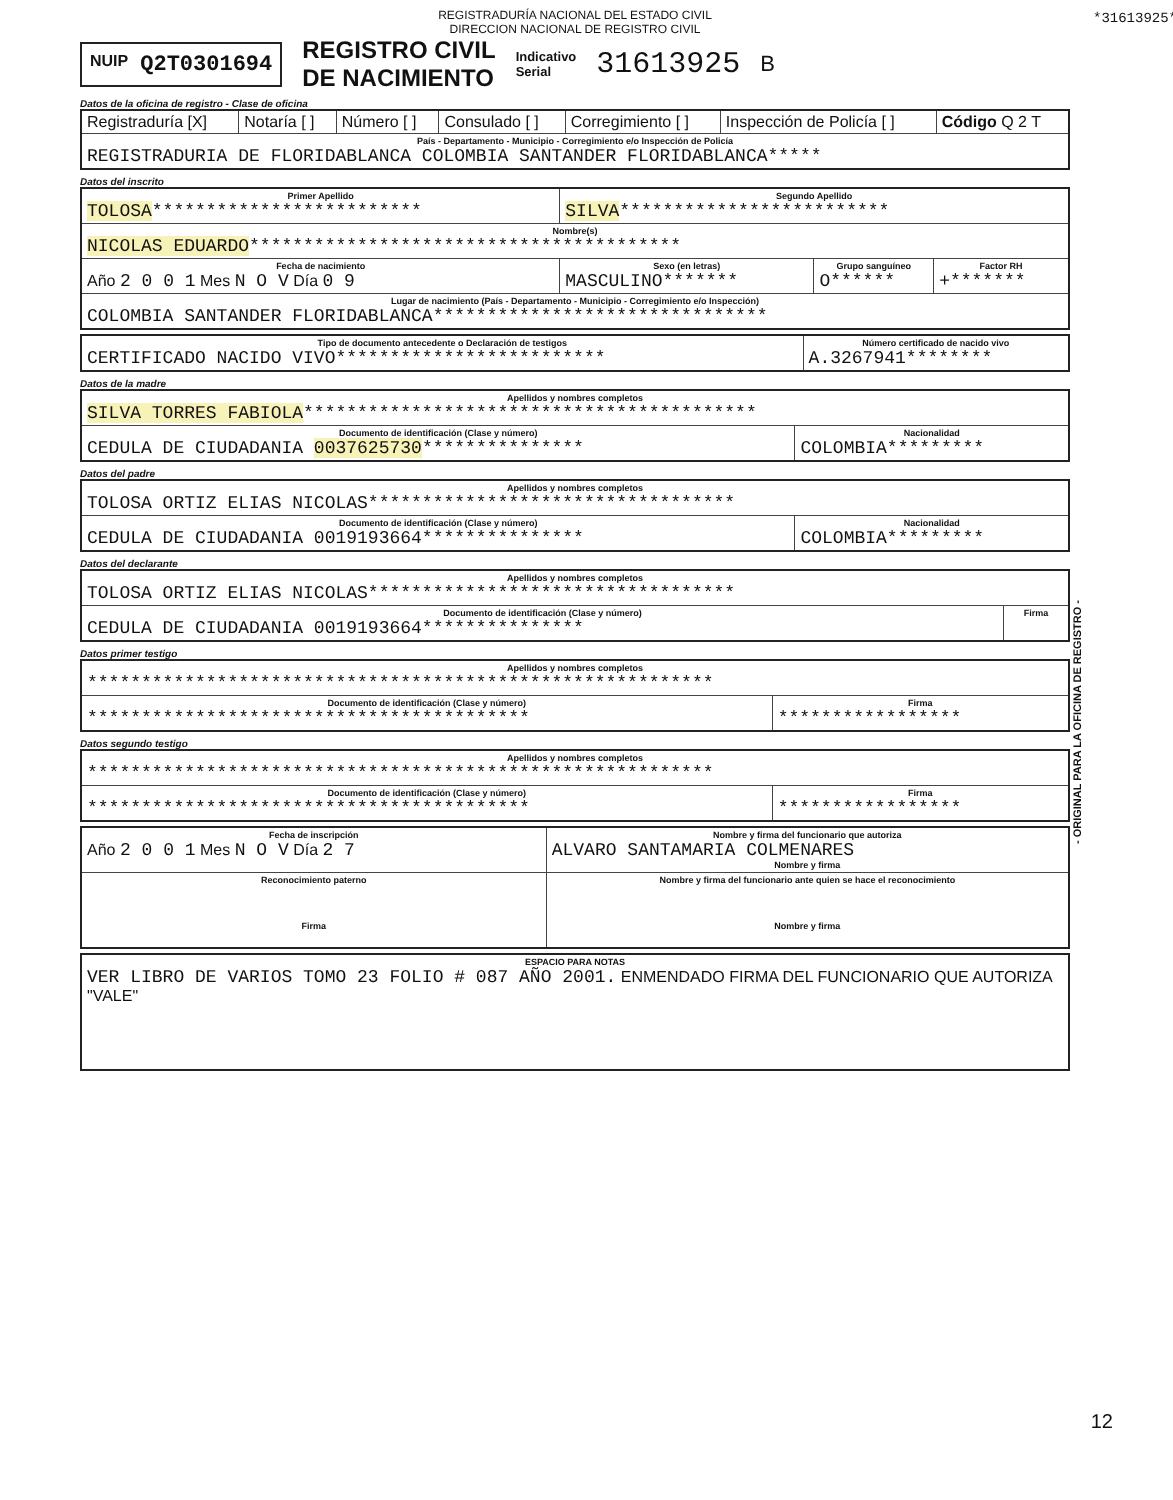REGISTRADURÍA NACIONAL DEL ESTADO CIVIL
DIRECCION NACIONAL DE REGISTRO CIVIL
NUIP Q2T0301694
REGISTRO CIVIL
DE NACIMIENTO
Indicativo
Serial
31613925
B
Datos de la oficina de registro - Clase de oficina
| Registraduría [X] | Notaría [ ] | Número [ ] | Consulado [ ] | Corregimiento [ ] | Inspección de Policía [ ] | Código Q 2 T |
| País - Departamento - Municipio - Corregimiento e/o Inspección de Policía REGISTRADURIA DE FLORIDABLANCA COLOMBIA SANTANDER FLORIDABLANCA***** | | | | | | |
Datos del inscrito
| Primer Apellido TOLOSA ************************* | Segundo Apellido SILVA ************************* | | |
| Nombre(s) NICOLAS EDUARDO **************************************** | | | |
| Fecha de nacimiento Año 2 0 0 1 Mes N O V Día 0 9 | Sexo (en letras) MASCULINO******* | Grupo sanguíneo O****** | Factor RH +******* |
| Lugar de nacimiento (País - Departamento - Municipio - Corregimiento e/o Inspección) COLOMBIA SANTANDER FLORIDABLANCA******************************* | | | |
| Tipo de documento antecedente o Declaración de testigos CERTIFICADO NACIDO VIVO************************* | Número certificado de nacido vivo A.3267941******** |
Datos de la madre
| Apellidos y nombres completos SILVA TORRES FABIOLA ****************************************** | |
| Documento de identificación (Clase y número) CEDULA DE CIUDADANIA 0037625730 *************** | Nacionalidad COLOMBIA********* |
Datos del padre
| Apellidos y nombres completos TOLOSA ORTIZ ELIAS NICOLAS********************************** | |
| Documento de identificación (Clase y número) CEDULA DE CIUDADANIA 0019193664*************** | Nacionalidad COLOMBIA********* |
Datos del declarante
| Apellidos y nombres completos TOLOSA ORTIZ ELIAS NICOLAS********************************** | |
| Documento de identificación (Clase y número) CEDULA DE CIUDADANIA 0019193664*************** | Firma |
Datos primer testigo
| Apellidos y nombres completos ********************************************************** | |
| Documento de identificación (Clase y número) ***************************************** | Firma ***************** |
Datos segundo testigo
| Apellidos y nombres completos ********************************************************** | |
| Documento de identificación (Clase y número) ***************************************** | Firma ***************** |
| Fecha de inscripción Año 2 0 0 1 Mes N O V Día 2 7 | Nombre y firma del funcionario que autoriza ALVARO SANTAMARIA COLMENARES Nombre y firma |
| Reconocimiento paterno Firma | Nombre y firma del funcionario ante quien se hace el reconocimiento Nombre y firma |
| ESPACIO PARA NOTAS VER LIBRO DE VARIOS TOMO 23 FOLIO # 087 AÑO 2001. ENMENDADO FIRMA DEL FUNCIONARIO QUE AUTORIZA "VALE" |
- ORIGINAL PARA LA OFICINA DE REGISTRO -
*31613925*
12